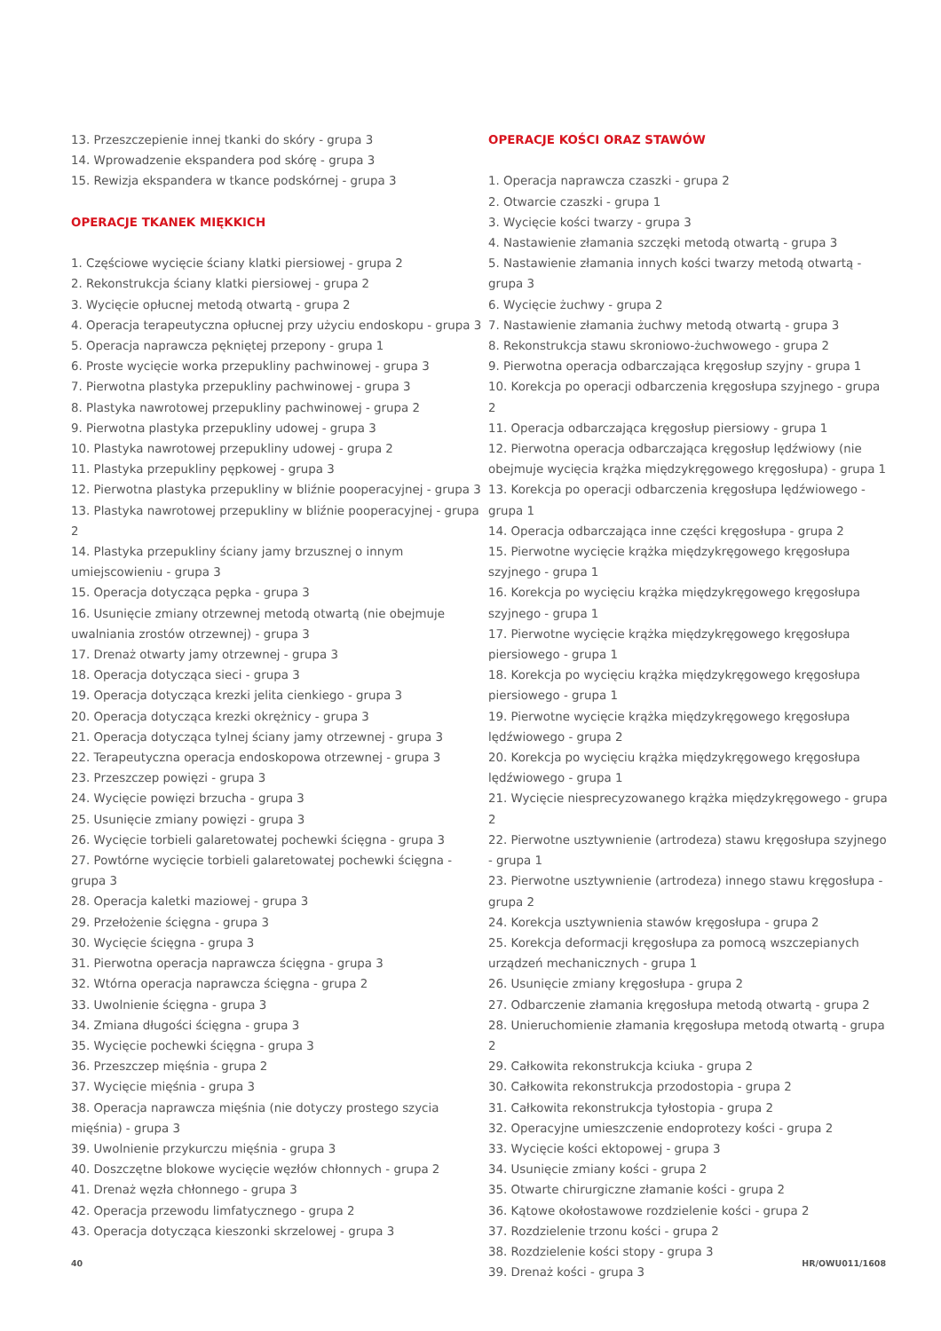13. Przeszczepienie innej tkanki do skóry - grupa 3
14. Wprowadzenie ekspandera pod skórę - grupa 3
15. Rewizja ekspandera w tkance podskórnej - grupa 3
OPERACJE TKANEK MIĘKKICH
1. Częściowe wycięcie ściany klatki piersiowej - grupa 2
2. Rekonstrukcja ściany klatki piersiowej - grupa 2
3. Wycięcie opłucnej metodą otwartą - grupa 2
4. Operacja terapeutyczna opłucnej przy użyciu endoskopu - grupa 3
5. Operacja naprawcza pękniętej przepony - grupa 1
6. Proste wycięcie worka przepukliny pachwinowej - grupa 3
7. Pierwotna plastyka przepukliny pachwinowej - grupa 3
8. Plastyka nawrotowej przepukliny pachwinowej - grupa 2
9. Pierwotna plastyka przepukliny udowej - grupa 3
10. Plastyka nawrotowej przepukliny udowej - grupa 2
11. Plastyka przepukliny pępkowej - grupa 3
12. Pierwotna plastyka przepukliny w bliźnie pooperacyjnej - grupa 3
13. Plastyka nawrotowej przepukliny w bliźnie pooperacyjnej - grupa 2
14. Plastyka przepukliny ściany jamy brzusznej o innym umiejscowieniu - grupa 3
15. Operacja dotycząca pępka - grupa 3
16. Usunięcie zmiany otrzewnej metodą otwartą (nie obejmuje uwalniania zrostów otrzewnej) - grupa 3
17. Drenaż otwarty jamy otrzewnej - grupa 3
18. Operacja dotycząca sieci - grupa 3
19. Operacja dotycząca krezki jelita cienkiego - grupa 3
20. Operacja dotycząca krezki okrężnicy - grupa 3
21. Operacja dotycząca tylnej ściany jamy otrzewnej - grupa 3
22. Terapeutyczna operacja endoskopowa otrzewnej - grupa 3
23. Przeszczep powięzi - grupa 3
24. Wycięcie powięzi brzucha - grupa 3
25. Usunięcie zmiany powięzi - grupa 3
26. Wycięcie torbieli galaretowatej pochewki ścięgna - grupa 3
27. Powtórne wycięcie torbieli galaretowatej pochewki ścięgna - grupa 3
28. Operacja kaletki maziowej - grupa 3
29. Przełożenie ścięgna - grupa 3
30. Wycięcie ścięgna - grupa 3
31. Pierwotna operacja naprawcza ścięgna - grupa 3
32. Wtórna operacja naprawcza ścięgna - grupa 2
33. Uwolnienie ścięgna - grupa 3
34. Zmiana długości ścięgna - grupa 3
35. Wycięcie pochewki ścięgna - grupa 3
36. Przeszczep mięśnia - grupa 2
37. Wycięcie mięśnia - grupa 3
38. Operacja naprawcza mięśnia (nie dotyczy prostego szycia mięśnia) - grupa 3
39. Uwolnienie przykurczu mięśnia - grupa 3
40. Doszczętne blokowe wycięcie węzłów chłonnych - grupa 2
41. Drenaż węzła chłonnego - grupa 3
42. Operacja przewodu limfatycznego - grupa 2
43. Operacja dotycząca kieszonki skrzelowej - grupa 3
OPERACJE KOŚCI ORAZ STAWÓW
1. Operacja naprawcza czaszki - grupa 2
2. Otwarcie czaszki - grupa 1
3. Wycięcie kości twarzy - grupa 3
4. Nastawienie złamania szczęki metodą otwartą - grupa 3
5. Nastawienie złamania innych kości twarzy metodą otwartą - grupa 3
6. Wycięcie żuchwy - grupa 2
7. Nastawienie złamania żuchwy metodą otwartą - grupa 3
8. Rekonstrukcja stawu skroniowo-żuchwowego - grupa 2
9. Pierwotna operacja odbarczająca kręgosłup szyjny - grupa 1
10. Korekcja po operacji odbarczenia kręgosłupa szyjnego - grupa 2
11. Operacja odbarczająca kręgosłup piersiowy - grupa 1
12. Pierwotna operacja odbarczająca kręgosłup lędźwiowy (nie obejmuje wycięcia krążka międzykręgowego kręgosłupa) - grupa 1
13. Korekcja po operacji odbarczenia kręgosłupa lędźwiowego - grupa 1
14. Operacja odbarczająca inne części kręgosłupa - grupa 2
15. Pierwotne wycięcie krążka międzykręgowego kręgosłupa szyjnego - grupa 1
16. Korekcja po wycięciu krążka międzykręgowego kręgosłupa szyjnego - grupa 1
17. Pierwotne wycięcie krążka międzykręgowego kręgosłupa piersiowego - grupa 1
18. Korekcja po wycięciu krążka międzykręgowego kręgosłupa piersiowego - grupa 1
19. Pierwotne wycięcie krążka międzykręgowego kręgosłupa lędźwiowego - grupa 2
20. Korekcja po wycięciu krążka międzykręgowego kręgosłupa lędźwiowego - grupa 1
21. Wycięcie niesprecyzowanego krążka międzykręgowego - grupa 2
22. Pierwotne usztywnienie (artrodeza) stawu kręgosłupa szyjnego - grupa 1
23. Pierwotne usztywnienie (artrodeza) innego stawu kręgosłupa - grupa 2
24. Korekcja usztywnienia stawów kręgosłupa - grupa 2
25. Korekcja deformacji kręgosłupa za pomocą wszczepianych urządzeń mechanicznych - grupa 1
26. Usunięcie zmiany kręgosłupa - grupa 2
27. Odbarczenie złamania kręgosłupa metodą otwartą - grupa 2
28. Unieruchomienie złamania kręgosłupa metodą otwartą - grupa 2
29. Całkowita rekonstrukcja kciuka - grupa 2
30. Całkowita rekonstrukcja przodostopia - grupa 2
31. Całkowita rekonstrukcja tyłostopia - grupa 2
32. Operacyjne umieszczenie endoprotezy kości - grupa 2
33. Wycięcie kości ektopowej - grupa 3
34. Usunięcie zmiany kości - grupa 2
35. Otwarte chirurgiczne złamanie kości - grupa 2
36. Kątowe okołostawowe rozdzielenie kości - grupa 2
37. Rozdzielenie trzonu kości - grupa 2
38. Rozdzielenie kości stopy - grupa 3
39. Drenaż kości - grupa 3
40 HR/OWU011/1608